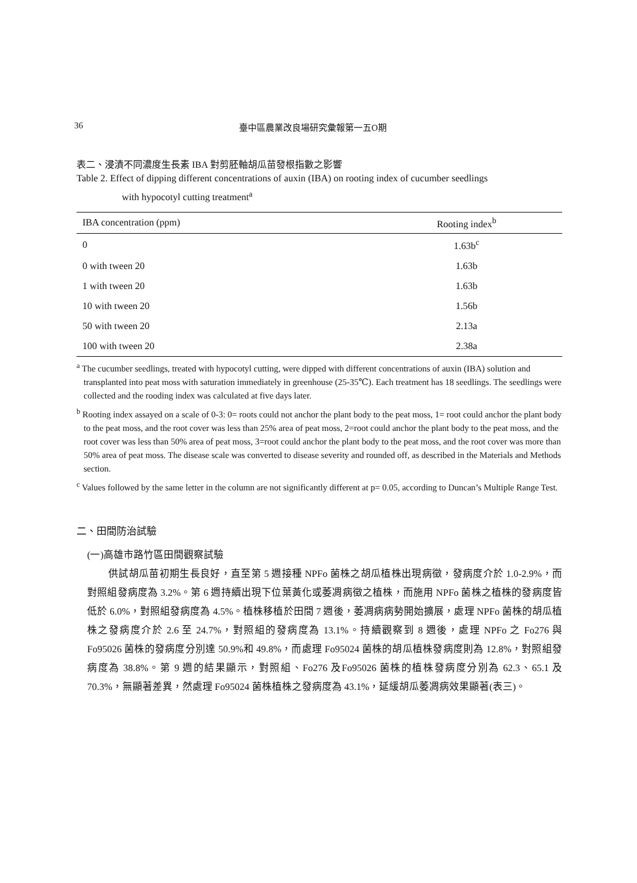36 臺中區農業改良場研究彙報第一五O期
表二、浸漬不同濃度生長素 IBA 對剪胚軸胡瓜苗發根指數之影響
Table 2. Effect of dipping different concentrations of auxin (IBA) on rooting index of cucumber seedlings
with hypocotyl cutting treatment<sup>a</sup>
| IBA concentration (ppm) | Rooting index<sup>b</sup> |
| --- | --- |
| 0 | 1.63b<sup>c</sup> |
| 0 with tween 20 | 1.63b |
| 1 with tween 20 | 1.63b |
| 10 with tween 20 | 1.56b |
| 50 with tween 20 | 2.13a |
| 100 with tween 20 | 2.38a |
<sup>a</sup> The cucumber seedlings, treated with hypocotyl cutting, were dipped with different concentrations of auxin (IBA) solution and transplanted into peat moss with saturation immediately in greenhouse (25-35℃). Each treatment has 18 seedlings. The seedlings were collected and the rooding index was calculated at five days later.
<sup>b</sup> Rooting index assayed on a scale of 0-3: 0= roots could not anchor the plant body to the peat moss, 1= root could anchor the plant body to the peat moss, and the root cover was less than 25% area of peat moss, 2=root could anchor the plant body to the peat moss, and the root cover was less than 50% area of peat moss, 3=root could anchor the plant body to the peat moss, and the root cover was more than 50% area of peat moss. The disease scale was converted to disease severity and rounded off, as described in the Materials and Methods section.
<sup>c</sup> Values followed by the same letter in the column are not significantly different at p= 0.05, according to Duncan’s Multiple Range Test.
二、田間防治試驗
(一)高雄市路竹區田間觀察試驗
供試胡瓜苗初期生長良好，直至第 5 週接種 NPFo 菌株之胡瓜植株出現病徵，發病度介於 1.0-2.9%，而對照組發病度為 3.2%。第 6 週持續出現下位葉黃化或萎凋病徵之植株，而施用 NPFo 菌株之植株的發病度皆低於 6.0%，對照組發病度為 4.5%。植株移植於田間 7 週後，萎凋病病勢開始擴展，處理 NPFo 菌株的胡瓜植株之發病度介於 2.6 至 24.7%，對照組的發病度為 13.1%。持續觀察到 8 週後，處理 NPFo 之 Fo276 與 Fo95026 菌株的發病度分別達 50.9%和 49.8%，而處理 Fo95024 菌株的胡瓜植株發病度則為 12.8%，對照組發病度為 38.8%。第 9 週的結果顯示，對照組、Fo276 及Fo95026 菌株的植株發病度分別為 62.3、65.1 及 70.3%，無顯著差異，然處理 Fo95024 菌株植株之發病度為 43.1%，延緩胡瓜萎凋病效果顯著(表三)。